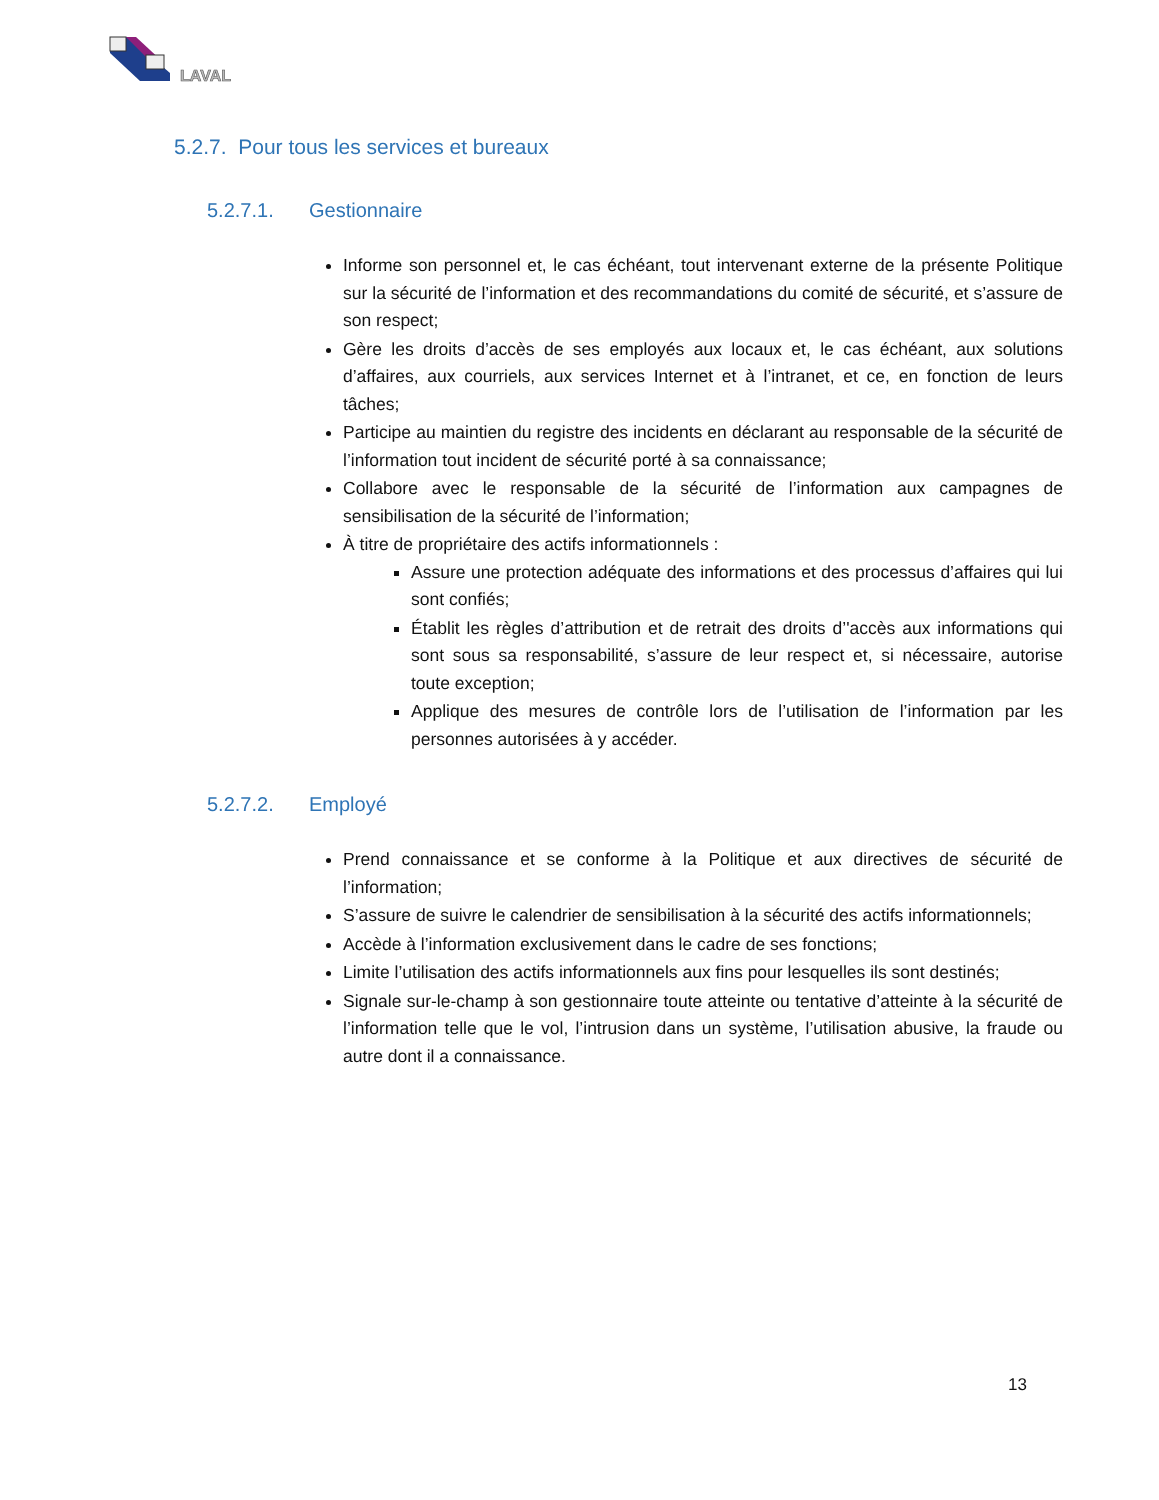LAVAL
5.2.7. Pour tous les services et bureaux
5.2.7.1. Gestionnaire
Informe son personnel et, le cas échéant, tout intervenant externe de la présente Politique sur la sécurité de l’information et des recommandations du comité de sécurité, et s’assure de son respect;
Gère les droits d’accès de ses employés aux locaux et, le cas échéant, aux solutions d’affaires, aux courriels, aux services Internet et à l’intranet, et ce, en fonction de leurs tâches;
Participe au maintien du registre des incidents en déclarant au responsable de la sécurité de l’information tout incident de sécurité porté à sa connaissance;
Collabore avec le responsable de la sécurité de l’information aux campagnes de sensibilisation de la sécurité de l’information;
À titre de propriétaire des actifs informationnels :
Assure une protection adéquate des informations et des processus d’affaires qui lui sont confiés;
Établit les règles d’attribution et de retrait des droits d’'accès aux informations qui sont sous sa responsabilité, s’assure de leur respect et, si nécessaire, autorise toute exception;
Applique des mesures de contrôle lors de l’utilisation de l’information par les personnes autorisées à y accéder.
5.2.7.2. Employé
Prend connaissance et se conforme à la Politique et aux directives de sécurité de l’information;
S’assure de suivre le calendrier de sensibilisation à la sécurité des actifs informationnels;
Accède à l’information exclusivement dans le cadre de ses fonctions;
Limite l’utilisation des actifs informationnels aux fins pour lesquelles ils sont destinés;
Signale sur-le-champ à son gestionnaire toute atteinte ou tentative d’atteinte à la sécurité de l’information telle que le vol, l’intrusion dans un système, l’utilisation abusive, la fraude ou autre dont il a connaissance.
13